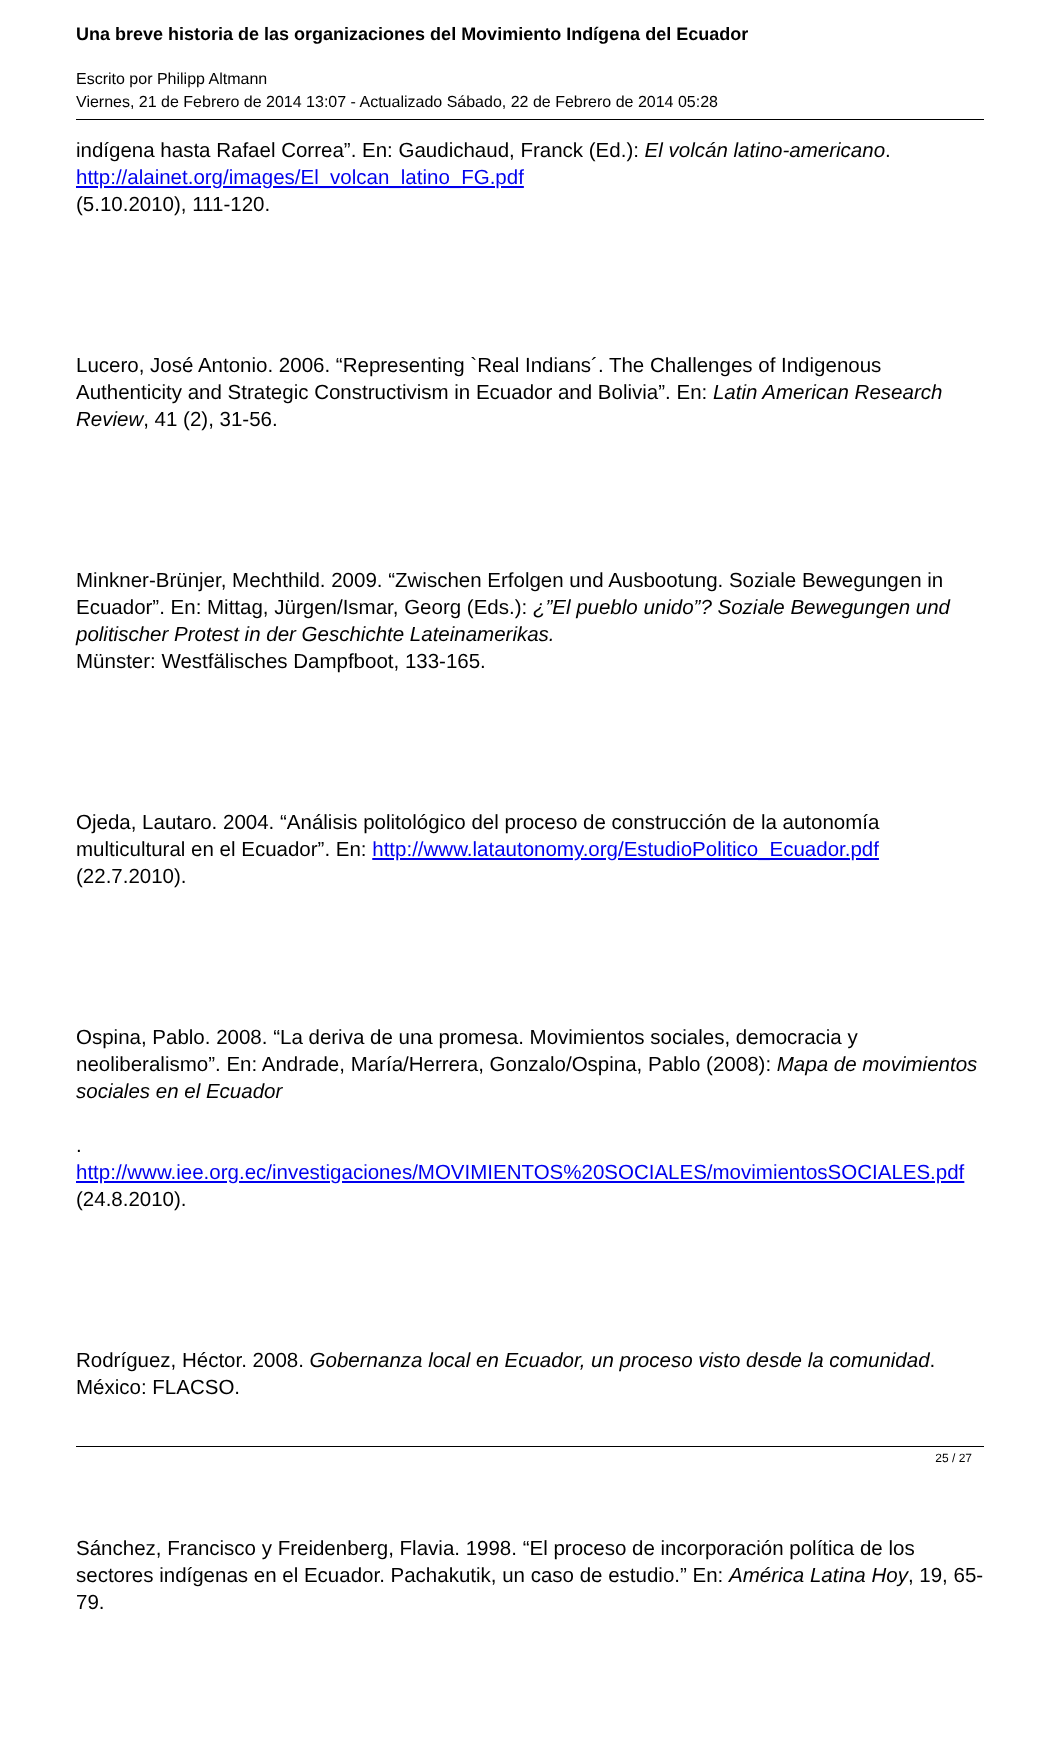Una breve historia de las organizaciones del Movimiento Indígena del Ecuador
Escrito por Philipp Altmann
Viernes, 21 de Febrero de 2014 13:07 - Actualizado Sábado, 22 de Febrero de 2014 05:28
indígena hasta Rafael Correa”. En: Gaudichaud, Franck (Ed.): El volcán latino-americano. http://alainet.org/images/El_volcan_latino_FG.pdf
(5.10.2010), 111-120.
Lucero, José Antonio. 2006. “Representing `Real Indians´. The Challenges of Indigenous Authenticity and Strategic Constructivism in Ecuador and Bolivia”. En: Latin American Research Review, 41 (2), 31-56.
Minkner-Brünjer, Mechthild. 2009. “Zwischen Erfolgen und Ausbootung. Soziale Bewegungen in Ecuador”. En: Mittag, Jürgen/Ismar, Georg (Eds.): ¿”El pueblo unido”? Soziale Bewegungen und politischer Protest in der Geschichte Lateinamerikas.
Münster: Westfälisches Dampfboot, 133-165.
Ojeda, Lautaro. 2004. “Análisis politológico del proceso de construcción de la autonomía multicultural en el Ecuador”. En: http://www.latautonomy.org/EstudioPolitico_Ecuador.pdf
(22.7.2010).
Ospina, Pablo. 2008. “La deriva de una promesa. Movimientos sociales, democracia y neoliberalismo”. En: Andrade, María/Herrera, Gonzalo/Ospina, Pablo (2008): Mapa de movimientos sociales en el Ecuador
.
http://www.iee.org.ec/investigaciones/MOVIMIENTOS%20SOCIALES/movimientosSOCIALES.pdf
(24.8.2010).
Rodríguez, Héctor. 2008. Gobernanza local en Ecuador, un proceso visto desde la comunidad. México: FLACSO.
Sánchez, Francisco y Freidenberg, Flavia. 1998. “El proceso de incorporación política de los sectores indígenas en el Ecuador. Pachakutik, un caso de estudio.” En: América Latina Hoy, 19, 65-79.
25 / 27